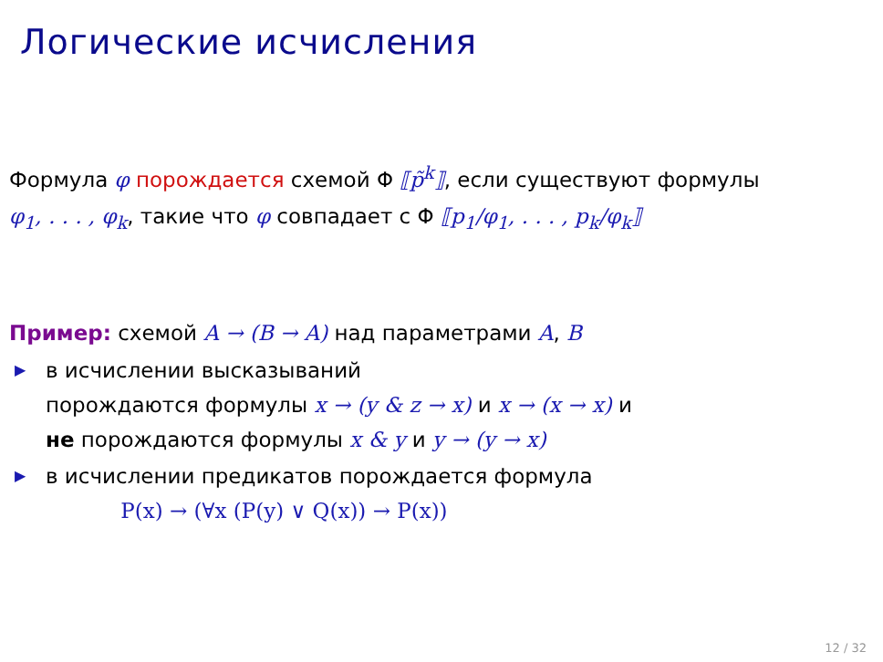Логические исчисления
Формула φ порождается схемой Φ ⟦p̃<sup>k</sup>⟧, если существуют формулы
φ<sub>1</sub>, . . . , φ<sub>k</sub>, такие что φ совпадает с Φ ⟦p<sub>1</sub>/φ<sub>1</sub>, . . . , p<sub>k</sub>/φ<sub>k</sub>⟧
Пример: схемой A → (B → A) над параметрами A, B
▶ в исчислении высказываний
порождаются формулы x → (y & z → x) и x → (x → x) и
не порождаются формулы x & y и y → (y → x)
▶ в исчислении предикатов порождается формула
P(x) → (∀x (P(y) ∨ Q(x)) → P(x))
12 / 32